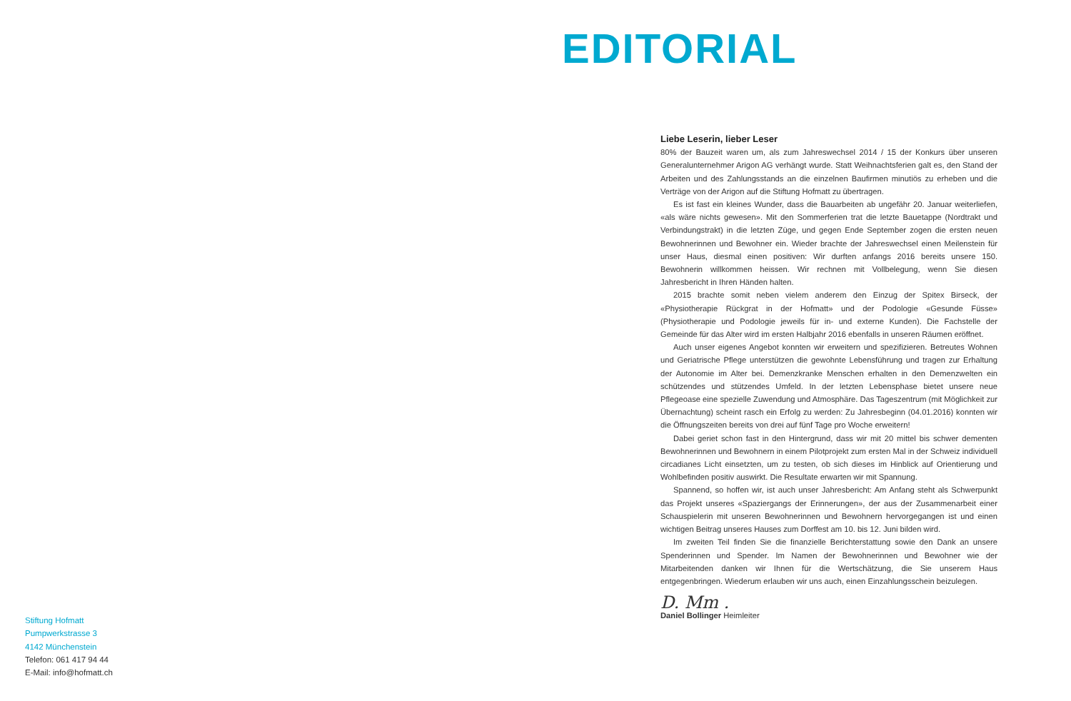EDITORIAL
Liebe Leserin, lieber Leser
80% der Bauzeit waren um, als zum Jahreswechsel 2014 / 15 der Konkurs über unseren Generalunternehmer Arigon AG verhängt wurde. Statt Weihnachtsferien galt es, den Stand der Arbeiten und des Zahlungsstands an die einzelnen Baufirmen minutiös zu erheben und die Verträge von der Arigon auf die Stiftung Hofmatt zu übertragen.
Es ist fast ein kleines Wunder, dass die Bauarbeiten ab ungefähr 20. Januar weiterliefen, «als wäre nichts gewesen». Mit den Sommerferien trat die letzte Bauetappe (Nordtrakt und Verbindungstrakt) in die letzten Züge, und gegen Ende September zogen die ersten neuen Bewohnerinnen und Bewohner ein. Wieder brachte der Jahreswechsel einen Meilenstein für unser Haus, diesmal einen positiven: Wir durften anfangs 2016 bereits unsere 150. Bewohnerin willkommen heissen. Wir rechnen mit Vollbelegung, wenn Sie diesen Jahresbericht in Ihren Händen halten.
2015 brachte somit neben vielem anderem den Einzug der Spitex Birseck, der «Physiotherapie Rückgrat in der Hofmatt» und der Podologie «Gesunde Füsse» (Physiotherapie und Podologie jeweils für in- und externe Kunden). Die Fachstelle der Gemeinde für das Alter wird im ersten Halbjahr 2016 ebenfalls in unseren Räumen eröffnet.
Auch unser eigenes Angebot konnten wir erweitern und spezifizieren. Betreutes Wohnen und Geriatrische Pflege unterstützen die gewohnte Lebensführung und tragen zur Erhaltung der Autonomie im Alter bei. Demenzkranke Menschen erhalten in den Demenzwelten ein schützendes und stützendes Umfeld. In der letzten Lebensphase bietet unsere neue Pflegeoase eine spezielle Zuwendung und Atmosphäre. Das Tageszentrum (mit Möglichkeit zur Übernachtung) scheint rasch ein Erfolg zu werden: Zu Jahresbeginn (04.01.2016) konnten wir die Öffnungszeiten bereits von drei auf fünf Tage pro Woche erweitern!
Dabei geriet schon fast in den Hintergrund, dass wir mit 20 mittel bis schwer dementen Bewohnerinnen und Bewohnern in einem Pilotprojekt zum ersten Mal in der Schweiz individuell circadianes Licht einsetzten, um zu testen, ob sich dieses im Hinblick auf Orientierung und Wohlbefinden positiv auswirkt. Die Resultate erwarten wir mit Spannung.
Spannend, so hoffen wir, ist auch unser Jahresbericht: Am Anfang steht als Schwerpunkt das Projekt unseres «Spaziergangs der Erinnerungen», der aus der Zusammenarbeit einer Schauspielerin mit unseren Bewohnerinnen und Bewohnern hervorgegangen ist und einen wichtigen Beitrag unseres Hauses zum Dorffest am 10. bis 12. Juni bilden wird.
Im zweiten Teil finden Sie die finanzielle Berichterstattung sowie den Dank an unsere Spenderinnen und Spender. Im Namen der Bewohnerinnen und Bewohner wie der Mitarbeitenden danken wir Ihnen für die Wertschätzung, die Sie unserem Haus entgegenbringen. Wiederum erlauben wir uns auch, einen Einzahlungsschein beizulegen.
D. Mm .
Daniel Bollinger Heimleiter
Stiftung Hofmatt
Pumpwerkstrasse 3
4142 Münchenstein
Telefon: 061 417 94 44
E-Mail: info@hofmatt.ch